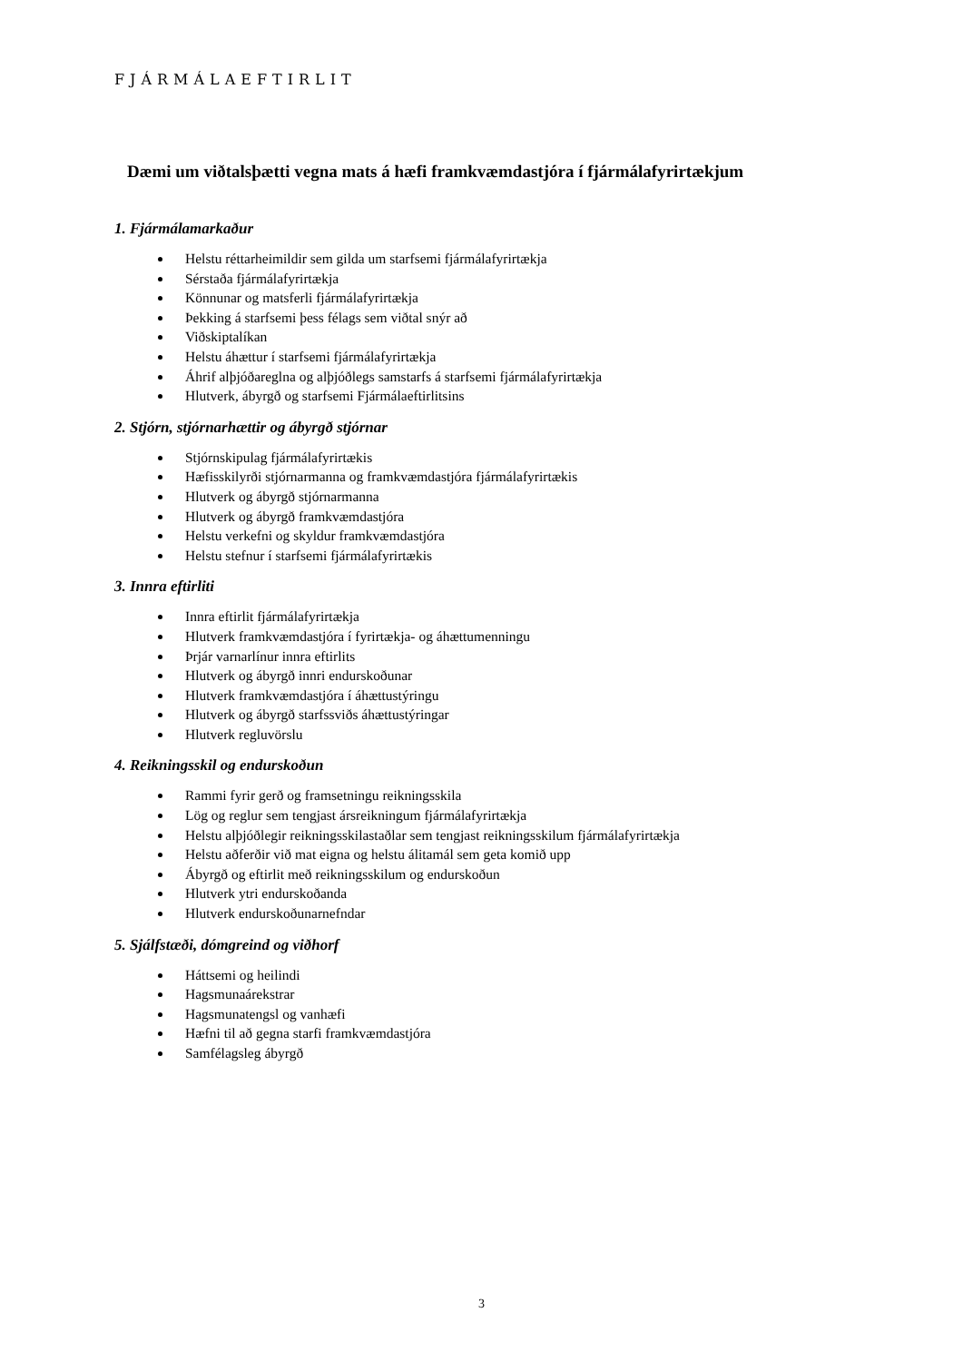FJÁRMÁLAEFTIRLIT
Dæmi um viðtalsþætti vegna mats á hæfi framkvæmdastjóra í fjármálafyrirtækjum
1. Fjármálamarkaður
Helstu réttarheimildir sem gilda um starfsemi fjármálafyrirtækja
Sérstaða fjármálafyrirtækja
Könnunar og matsferli fjármálafyrirtækja
Þekking á starfsemi þess félags sem viðtal snýr að
Viðskiptalíkan
Helstu áhættur í starfsemi fjármálafyrirtækja
Áhrif alþjóðareglna og alþjóðlegs samstarfs á starfsemi fjármálafyrirtækja
Hlutverk, ábyrgð og starfsemi Fjármálaeftirlitsins
2. Stjórn, stjórnarhættir og ábyrgð stjórnar
Stjórnskipulag fjármálafyrirtækis
Hæfisskilyrði stjórnarmanna og framkvæmdastjóra fjármálafyrirtækis
Hlutverk og ábyrgð stjórnarmanna
Hlutverk og ábyrgð framkvæmdastjóra
Helstu verkefni og skyldur framkvæmdastjóra
Helstu stefnur í starfsemi fjármálafyrirtækis
3. Innra eftirliti
Innra eftirlit fjármálafyrirtækja
Hlutverk framkvæmdastjóra í fyrirtækja- og áhættumenningu
Þrjár varnarlínur innra eftirlits
Hlutverk og ábyrgð innri endurskoðunar
Hlutverk framkvæmdastjóra í áhættustýringu
Hlutverk og ábyrgð starfssviðs áhættustýringar
Hlutverk regluvörslu
4. Reikningsskil og endurskoðun
Rammi fyrir gerð og framsetningu reikningsskila
Lög og reglur sem tengjast ársreikningum fjármálafyrirtækja
Helstu alþjóðlegir reikningsskilastaðlar sem tengjast reikningsskilum fjármálafyrirtækja
Helstu aðferðir við mat eigna og helstu álitamál sem geta komið upp
Ábyrgð og eftirlit með reikningsskilum og endurskoðun
Hlutverk ytri endurskoðanda
Hlutverk endurskoðunarnefndar
5. Sjálfstæði, dómgreind og viðhorf
Háttsemi og heilindi
Hagsmunaárekstrar
Hagsmunatengsl og vanhæfi
Hæfni til að gegna starfi framkvæmdastjóra
Samfélagsleg ábyrgð
3